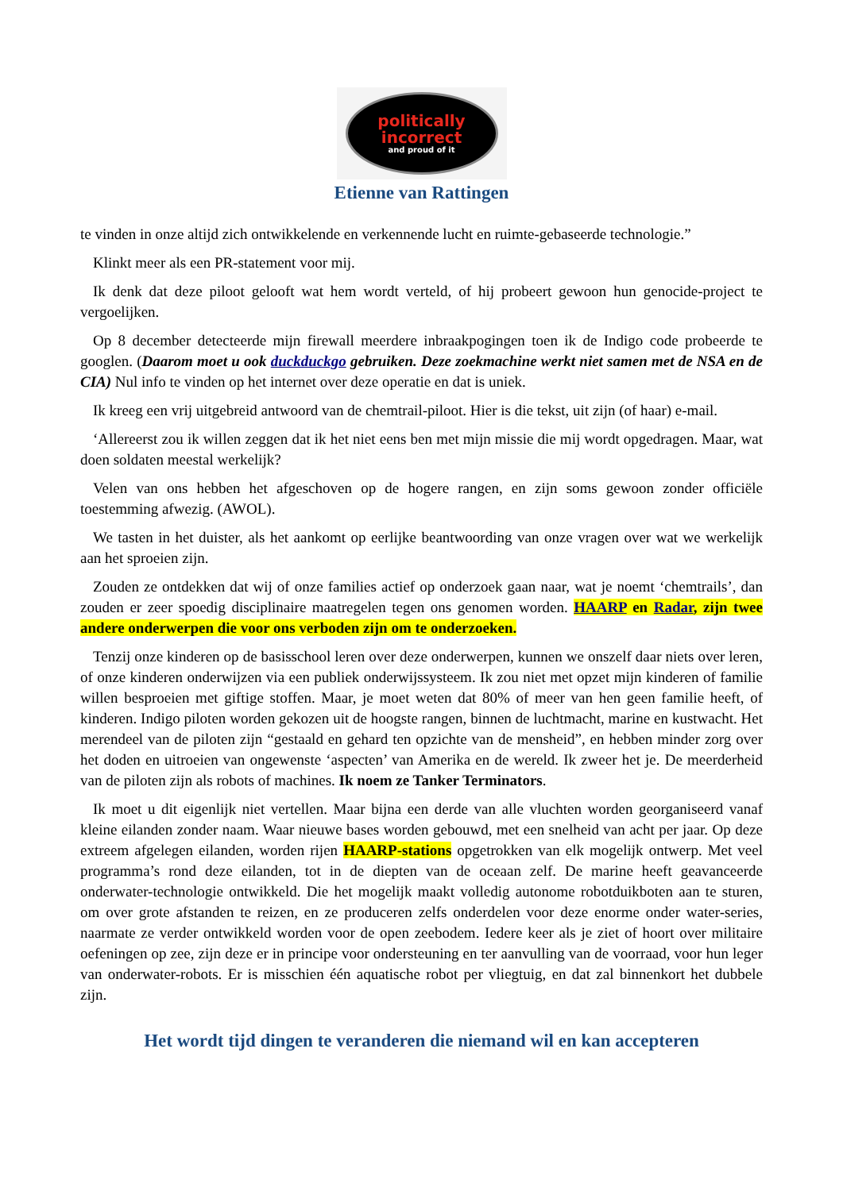politically
incorrect
and proud of it
Etienne van Rattingen
te vinden in onze altijd zich ontwikkelende en verkennende lucht en ruimte-gebaseerde technologie.”
Klinkt meer als een PR-statement voor mij.
Ik denk dat deze piloot gelooft wat hem wordt verteld, of hij probeert gewoon hun genocide-project te vergoelijken.
Op 8 december detecteerde mijn firewall meerdere inbraakpogingen toen ik de Indigo code probeerde te googlen. (Daarom moet u ook duckduckgo gebruiken. Deze zoekmachine werkt niet samen met de NSA en de CIA) Nul info te vinden op het internet over deze operatie en dat is uniek.
Ik kreeg een vrij uitgebreid antwoord van de chemtrail-piloot. Hier is die tekst, uit zijn (of haar) e-mail.
‘Allereerst zou ik willen zeggen dat ik het niet eens ben met mijn missie die mij wordt opgedragen. Maar, wat doen soldaten meestal werkelijk?
Velen van ons hebben het afgeschoven op de hogere rangen, en zijn soms gewoon zonder officiële toestemming afwezig. (AWOL).
We tasten in het duister, als het aankomt op eerlijke beantwoording van onze vragen over wat we werkelijk aan het sproeien zijn.
Zouden ze ontdekken dat wij of onze families actief op onderzoek gaan naar, wat je noemt ‘chemtrails’, dan zouden er zeer spoedig disciplinaire maatregelen tegen ons genomen worden. HAARP en Radar, zijn twee andere onderwerpen die voor ons verboden zijn om te onderzoeken.
Tenzij onze kinderen op de basisschool leren over deze onderwerpen, kunnen we onszelf daar niets over leren, of onze kinderen onderwijzen via een publiek onderwijssysteem. Ik zou niet met opzet mijn kinderen of familie willen besproeien met giftige stoffen. Maar, je moet weten dat 80% of meer van hen geen familie heeft, of kinderen. Indigo piloten worden gekozen uit de hoogste rangen, binnen de luchtmacht, marine en kustwacht. Het merendeel van de piloten zijn “gestaald en gehard ten opzichte van de mensheid”, en hebben minder zorg over het doden en uitroeien van ongewenste ‘aspecten’ van Amerika en de wereld. Ik zweer het je. De meerderheid van de piloten zijn als robots of machines. Ik noem ze Tanker Terminators.
Ik moet u dit eigenlijk niet vertellen. Maar bijna een derde van alle vluchten worden georganiseerd vanaf kleine eilanden zonder naam. Waar nieuwe bases worden gebouwd, met een snelheid van acht per jaar. Op deze extreem afgelegen eilanden, worden rijen HAARP-stations opgetrokken van elk mogelijk ontwerp. Met veel programma’s rond deze eilanden, tot in de diepten van de oceaan zelf. De marine heeft geavanceerde onderwater-technologie ontwikkeld. Die het mogelijk maakt volledig autonome robotduikboten aan te sturen, om over grote afstanden te reizen, en ze produceren zelfs onderdelen voor deze enorme onder water-series, naarmate ze verder ontwikkeld worden voor de open zeebodem. Iedere keer als je ziet of hoort over militaire oefeningen op zee, zijn deze er in principe voor ondersteuning en ter aanvulling van de voorraad, voor hun leger van onderwater-robots. Er is misschien één aquatische robot per vliegtuig, en dat zal binnenkort het dubbele zijn.
Het wordt tijd dingen te veranderen die niemand wil en kan accepteren